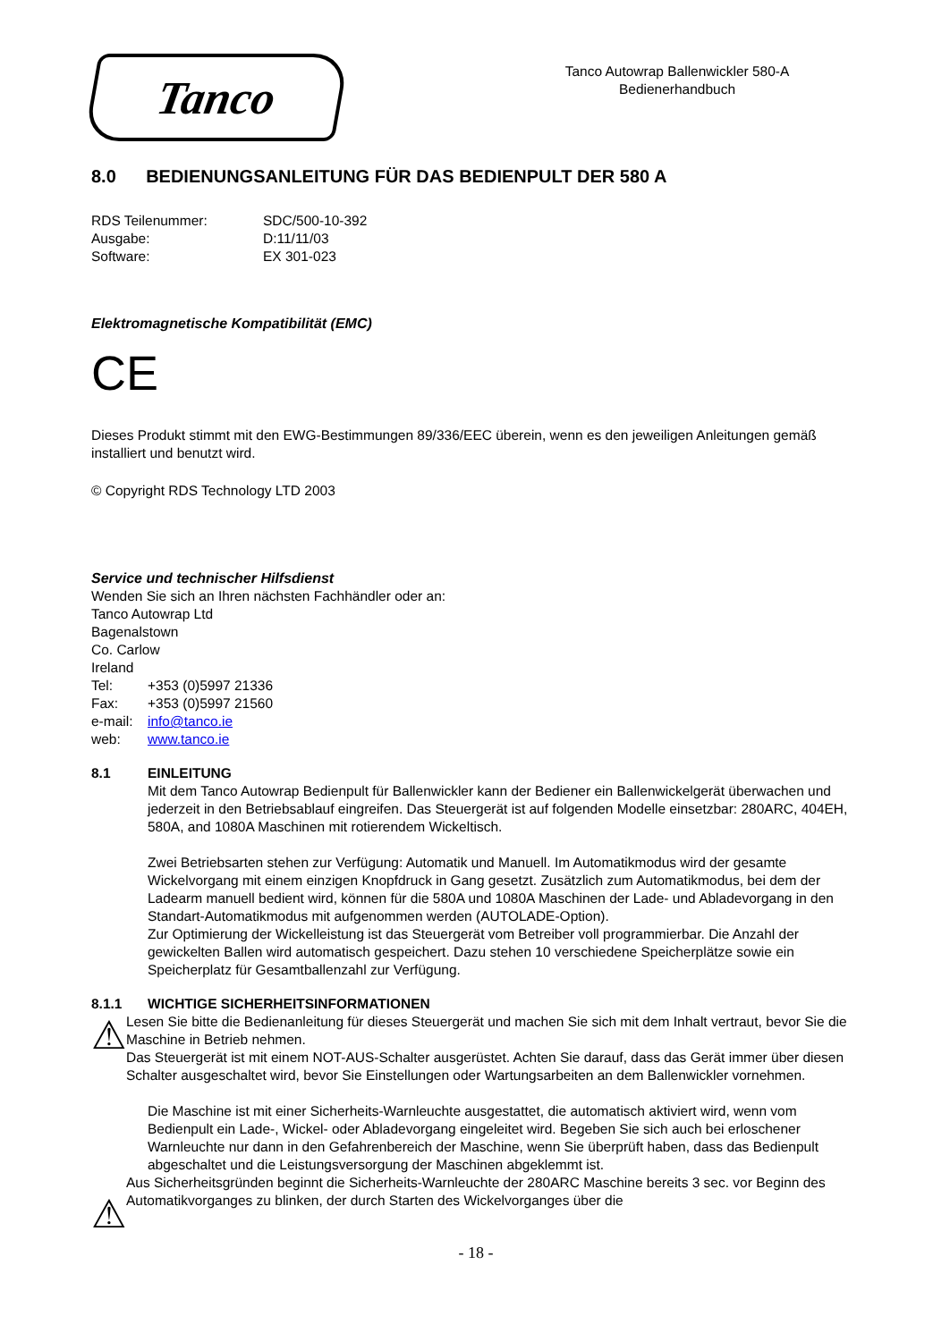Tanco
Tanco Autowrap Ballenwickler 580-A
Bedienerhandbuch
8.0 BEDIENUNGSANLEITUNG FÜR DAS BEDIENPULT DER 580 A
RDS Teilenummer: SDC/500-10-392
Ausgabe: D:11/11/03
Software: EX 301-023
Elektromagnetische Kompatibilität (EMC)
CE
Dieses Produkt stimmt mit den EWG-Bestimmungen 89/336/EEC überein, wenn es den jeweiligen Anleitungen gemäß installiert und benutzt wird.
© Copyright RDS Technology LTD 2003
Service und technischer Hilfsdienst
Wenden Sie sich an Ihren nächsten Fachhändler oder an:
Tanco Autowrap Ltd
Bagenalstown
Co. Carlow
Ireland
Tel: +353 (0)5997 21336
Fax: +353 (0)5997 21560
e-mail: info@tanco.ie
web: www.tanco.ie
8.1 EINLEITUNG
Mit dem Tanco Autowrap Bedienpult für Ballenwickler kann der Bediener ein Ballenwickelgerät überwachen und jederzeit in den Betriebsablauf eingreifen. Das Steuergerät ist auf folgenden Modelle einsetzbar: 280ARC, 404EH, 580A, and 1080A Maschinen mit rotierendem Wickeltisch.
Zwei Betriebsarten stehen zur Verfügung: Automatik und Manuell. Im Automatikmodus wird der gesamte Wickelvorgang mit einem einzigen Knopfdruck in Gang gesetzt. Zusätzlich zum Automatikmodus, bei dem der Ladearm manuell bedient wird, können für die 580A und 1080A Maschinen der Lade- und Abladevorgang in den Standart-Automatikmodus mit aufgenommen werden (AUTOLADE-Option).
Zur Optimierung der Wickelleistung ist das Steuergerät vom Betreiber voll programmierbar. Die Anzahl der gewickelten Ballen wird automatisch gespeichert. Dazu stehen 10 verschiedene Speicherplätze sowie ein Speicherplatz für Gesamtballenzahl zur Verfügung.
8.1.1 WICHTIGE SICHERHEITSINFORMATIONEN
⚠
Lesen Sie bitte die Bedienanleitung für dieses Steuergerät und machen Sie sich mit dem Inhalt vertraut, bevor Sie die Maschine in Betrieb nehmen.
Das Steuergerät ist mit einem NOT-AUS-Schalter ausgerüstet. Achten Sie darauf, dass das Gerät immer über diesen Schalter ausgeschaltet wird, bevor Sie Einstellungen oder Wartungsarbeiten an dem Ballenwickler vornehmen.
Die Maschine ist mit einer Sicherheits-Warnleuchte ausgestattet, die automatisch aktiviert wird, wenn vom Bedienpult ein Lade-, Wickel- oder Abladevorgang eingeleitet wird. Begeben Sie sich auch bei erloschener Warnleuchte nur dann in den Gefahrenbereich der Maschine, wenn Sie überprüft haben, dass das Bedienpult abgeschaltet und die Leistungsversorgung der Maschinen abgeklemmt ist.
⚠
Aus Sicherheitsgründen beginnt die Sicherheits-Warnleuchte der 280ARC Maschine bereits 3 sec. vor Beginn des Automatikvorganges zu blinken, der durch Starten des Wickelvorganges über die
- 18 -